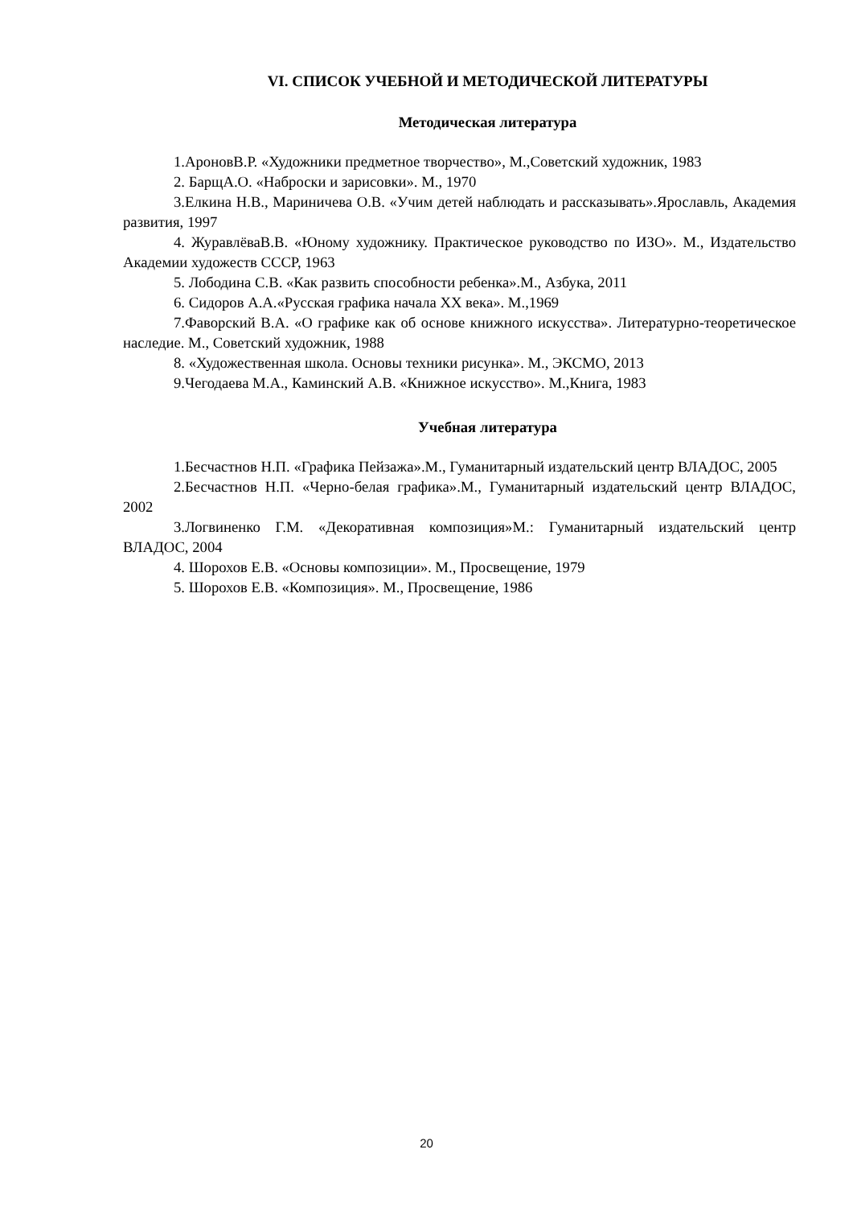VI. СПИСОК УЧЕБНОЙ И МЕТОДИЧЕСКОЙ ЛИТЕРАТУРЫ
Методическая литература
1.АроновВ.Р. «Художники предметное творчество», М.,Советский художник, 1983
2. БарщА.О. «Наброски и зарисовки». М., 1970
3.Елкина Н.В., Мариничева О.В. «Учим детей наблюдать и рассказывать».Ярославль, Академия развития, 1997
4. ЖуравлёваВ.В. «Юному художнику. Практическое руководство по ИЗО». М., Издательство Академии художеств СССР, 1963
5. Лободина С.В. «Как развить способности ребенка».М., Азбука, 2011
6. Сидоров А.А.«Русская графика начала XX века». М.,1969
7.Фаворский В.А. «О графике как об основе книжного искусства». Литературно-теоретическое наследие. М., Советский художник, 1988
8. «Художественная школа. Основы техники рисунка». М., ЭКСМО, 2013
9.Чегодаева М.А., Каминский А.В. «Книжное искусство». М.,Книга, 1983
Учебная литература
1.Бесчастнов Н.П. «Графика Пейзажа».М., Гуманитарный издательский центр ВЛАДОС, 2005
2.Бесчастнов Н.П. «Черно-белая графика».М., Гуманитарный издательский центр ВЛАДОС, 2002
3.Логвиненко Г.М. «Декоративная композиция»М.: Гуманитарный издательский центр ВЛАДОС, 2004
4. Шорохов Е.В. «Основы композиции». М., Просвещение, 1979
5. Шорохов Е.В. «Композиция». М., Просвещение, 1986
20